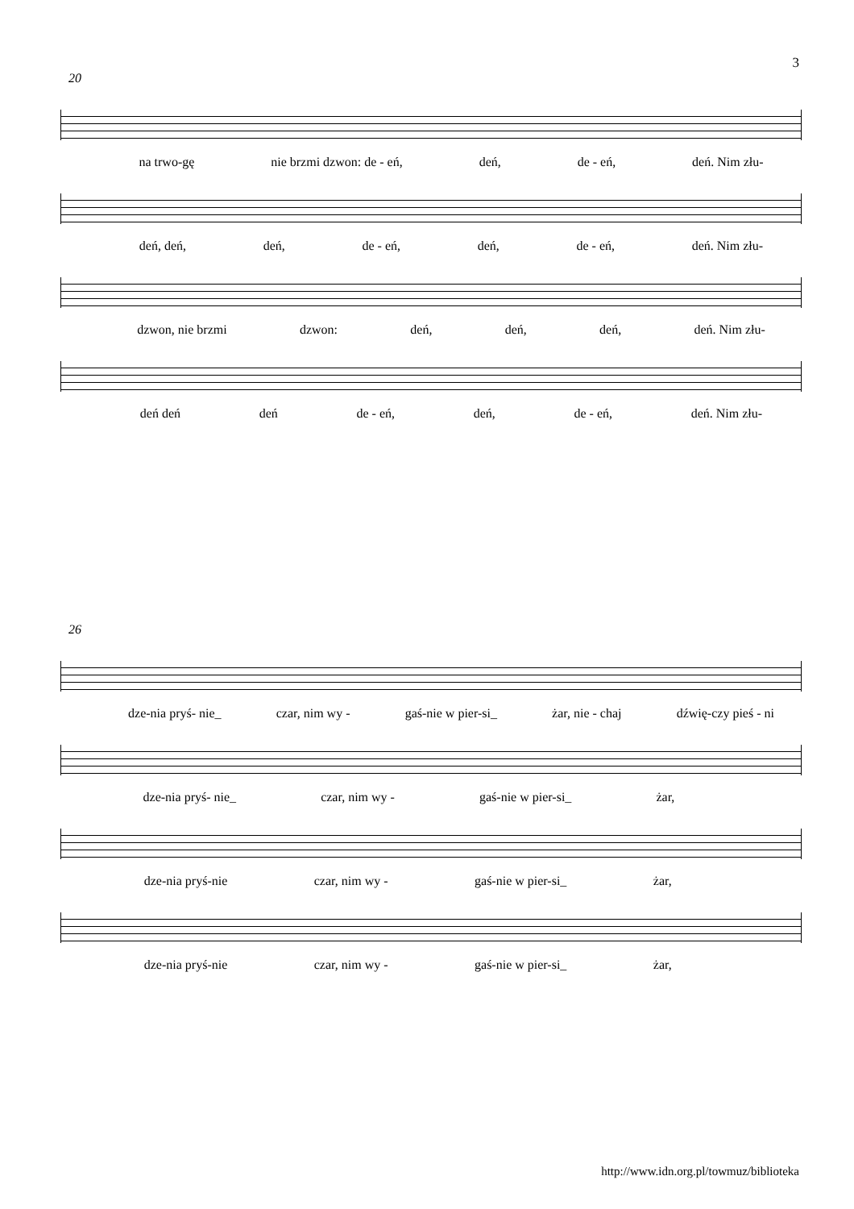3
20
na trwo-gę nie brzmi dzwon: de - eń, deń, de - eń, deń. Nim złu-
deń, deń, deń, de - eń, deń, de - eń, deń. Nim złu-
dzwon, nie brzmi dzwon: deń, deń, deń, deń. Nim złu-
deń deń deń de - eń, deń, de - eń, deń. Nim złu-
26
dze-nia pryś- nie_ czar, nim wy - gaś-nie w pier-si_ żar, nie - chaj dźwię-czy pieś - ni
dze-nia pryś- nie_ czar, nim wy - gaś-nie w pier-si_ żar,
dze-nia pryś-nie czar, nim wy - gaś-nie w pier-si_ żar,
dze-nia pryś-nie czar, nim wy - gaś-nie w pier-si_ żar,
http://www.idn.org.pl/towmuz/biblioteka